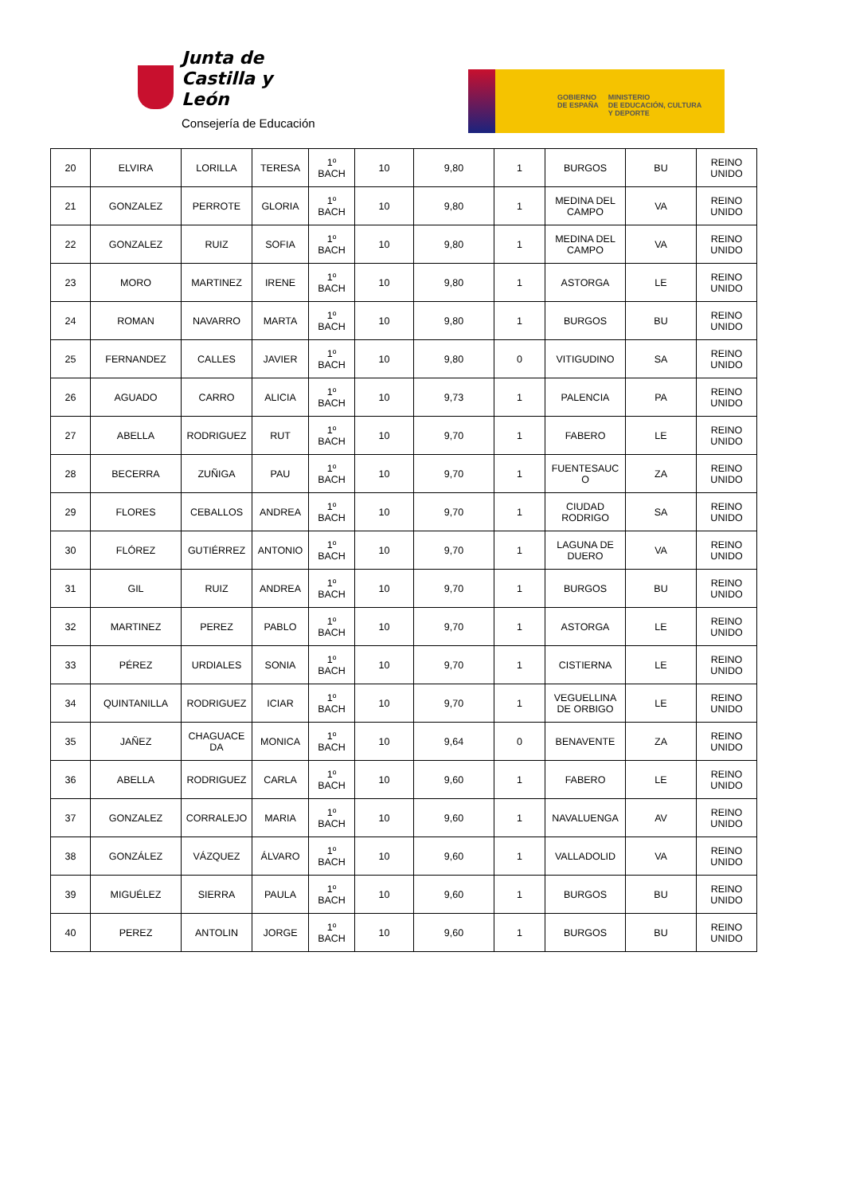Junta de
Castilla y León
Consejería de Educación
GOBIERNO
DE ESPAÑA
MINISTERIO
DE EDUCACIÓN, CULTURA
Y DEPORTE
| 20 | ELVIRA | LORILLA | TERESA | 1º BACH | 10 | 9,80 | 1 | BURGOS | BU | REINO UNIDO |
| 21 | GONZALEZ | PERROTE | GLORIA | 1º BACH | 10 | 9,80 | 1 | MEDINA DEL CAMPO | VA | REINO UNIDO |
| 22 | GONZALEZ | RUIZ | SOFIA | 1º BACH | 10 | 9,80 | 1 | MEDINA DEL CAMPO | VA | REINO UNIDO |
| 23 | MORO | MARTINEZ | IRENE | 1º BACH | 10 | 9,80 | 1 | ASTORGA | LE | REINO UNIDO |
| 24 | ROMAN | NAVARRO | MARTA | 1º BACH | 10 | 9,80 | 1 | BURGOS | BU | REINO UNIDO |
| 25 | FERNANDEZ | CALLES | JAVIER | 1º BACH | 10 | 9,80 | 0 | VITIGUDINO | SA | REINO UNIDO |
| 26 | AGUADO | CARRO | ALICIA | 1º BACH | 10 | 9,73 | 1 | PALENCIA | PA | REINO UNIDO |
| 27 | ABELLA | RODRIGUEZ | RUT | 1º BACH | 10 | 9,70 | 1 | FABERO | LE | REINO UNIDO |
| 28 | BECERRA | ZUÑIGA | PAU | 1º BACH | 10 | 9,70 | 1 | FUENTESAUC O | ZA | REINO UNIDO |
| 29 | FLORES | CEBALLOS | ANDREA | 1º BACH | 10 | 9,70 | 1 | CIUDAD RODRIGO | SA | REINO UNIDO |
| 30 | FLÓREZ | GUTIÉRREZ | ANTONIO | 1º BACH | 10 | 9,70 | 1 | LAGUNA DE DUERO | VA | REINO UNIDO |
| 31 | GIL | RUIZ | ANDREA | 1º BACH | 10 | 9,70 | 1 | BURGOS | BU | REINO UNIDO |
| 32 | MARTINEZ | PEREZ | PABLO | 1º BACH | 10 | 9,70 | 1 | ASTORGA | LE | REINO UNIDO |
| 33 | PÉREZ | URDIALES | SONIA | 1º BACH | 10 | 9,70 | 1 | CISTIERNA | LE | REINO UNIDO |
| 34 | QUINTANILLA | RODRIGUEZ | ICIAR | 1º BACH | 10 | 9,70 | 1 | VEGUELLINA DE ORBIGO | LE | REINO UNIDO |
| 35 | JAÑEZ | CHAGUACE DA | MONICA | 1º BACH | 10 | 9,64 | 0 | BENAVENTE | ZA | REINO UNIDO |
| 36 | ABELLA | RODRIGUEZ | CARLA | 1º BACH | 10 | 9,60 | 1 | FABERO | LE | REINO UNIDO |
| 37 | GONZALEZ | CORRALEJO | MARIA | 1º BACH | 10 | 9,60 | 1 | NAVALUENGA | AV | REINO UNIDO |
| 38 | GONZÁLEZ | VÁZQUEZ | ÁLVARO | 1º BACH | 10 | 9,60 | 1 | VALLADOLID | VA | REINO UNIDO |
| 39 | MIGUÉLEZ | SIERRA | PAULA | 1º BACH | 10 | 9,60 | 1 | BURGOS | BU | REINO UNIDO |
| 40 | PEREZ | ANTOLIN | JORGE | 1º BACH | 10 | 9,60 | 1 | BURGOS | BU | REINO UNIDO |